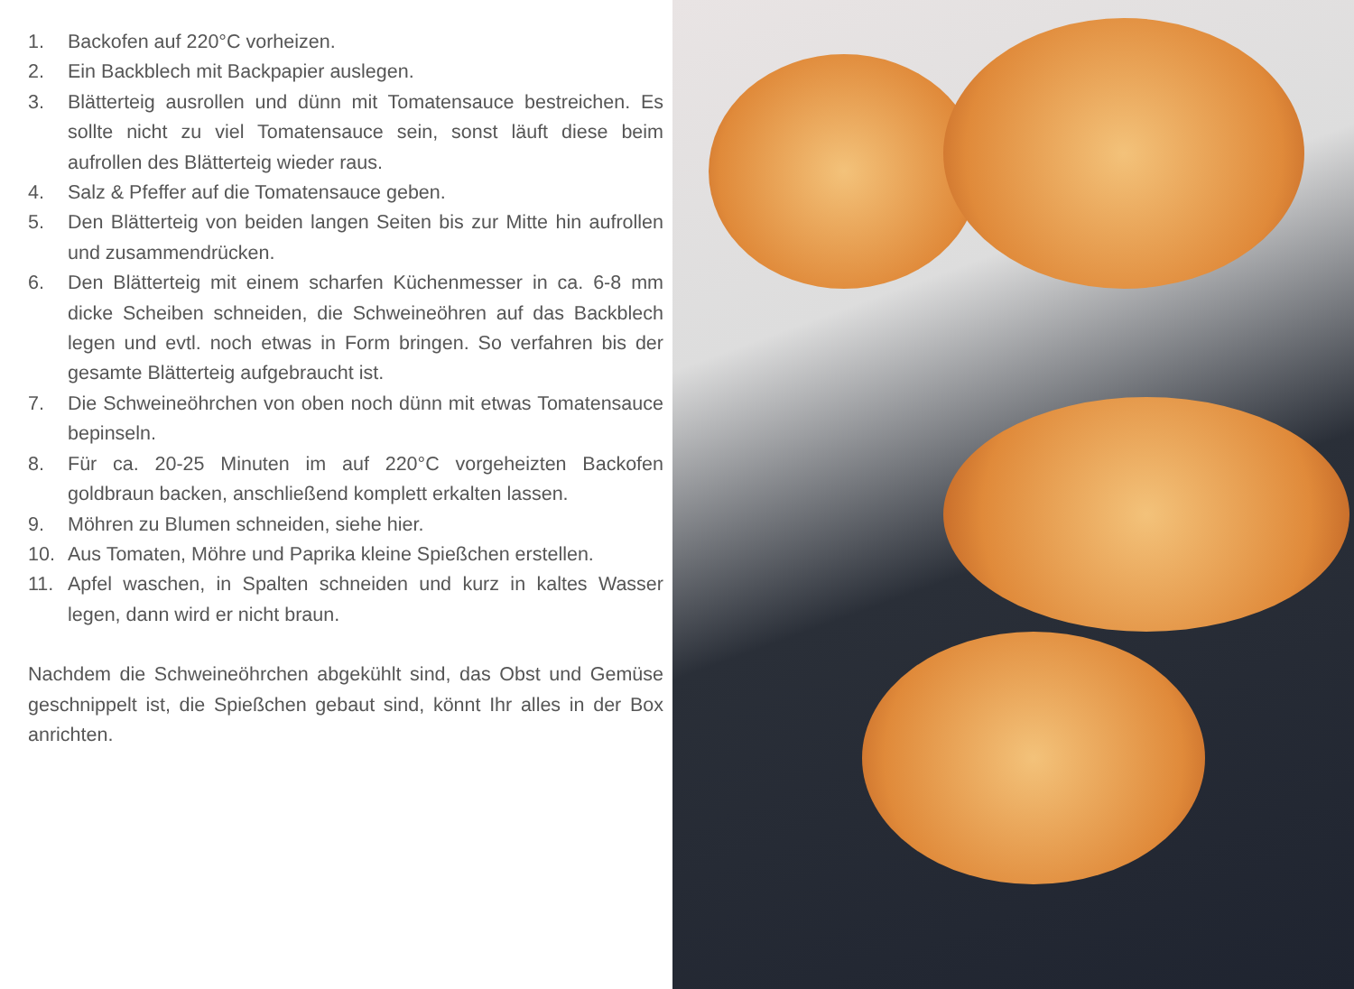1. Backofen auf 220°C vorheizen.
2. Ein Backblech mit Backpapier auslegen.
3. Blätterteig ausrollen und dünn mit Tomatensauce bestreichen. Es sollte nicht zu viel Tomatensauce sein, sonst läuft diese beim aufrollen des Blätterteig wieder raus.
4. Salz & Pfeffer auf die Tomatensauce geben.
5. Den Blätterteig von beiden langen Seiten bis zur Mitte hin auf­rollen und zusammendrücken.
6. Den Blätterteig mit einem scharfen Küchenmesser in ca. 6-8 mm dicke Scheiben schneiden, die Schweineöhren auf das Backblech legen und evtl. noch etwas in Form bringen. So ver­fahren bis der gesamte Blätterteig aufgebraucht ist.
7. Die Schweineöhrchen von oben noch dünn mit etwas Tomaten­sauce bepinseln.
8. Für ca. 20-25 Minuten im auf 220°C vorgeheizten Backofen goldbraun backen, anschließend komplett erkalten lassen.
9. Möhren zu Blumen schneiden, siehe hier.
10. Aus Tomaten, Möhre und Paprika kleine Spießchen erstellen.
11. Apfel waschen, in Spalten schneiden und kurz in kaltes Was­ser legen, dann wird er nicht braun.
Nachdem die Schweineöhrchen abgekühlt sind, das Obst und Ge­müse geschnippelt ist, die Spießchen gebaut sind, könnt Ihr alles in der Box anrichten.